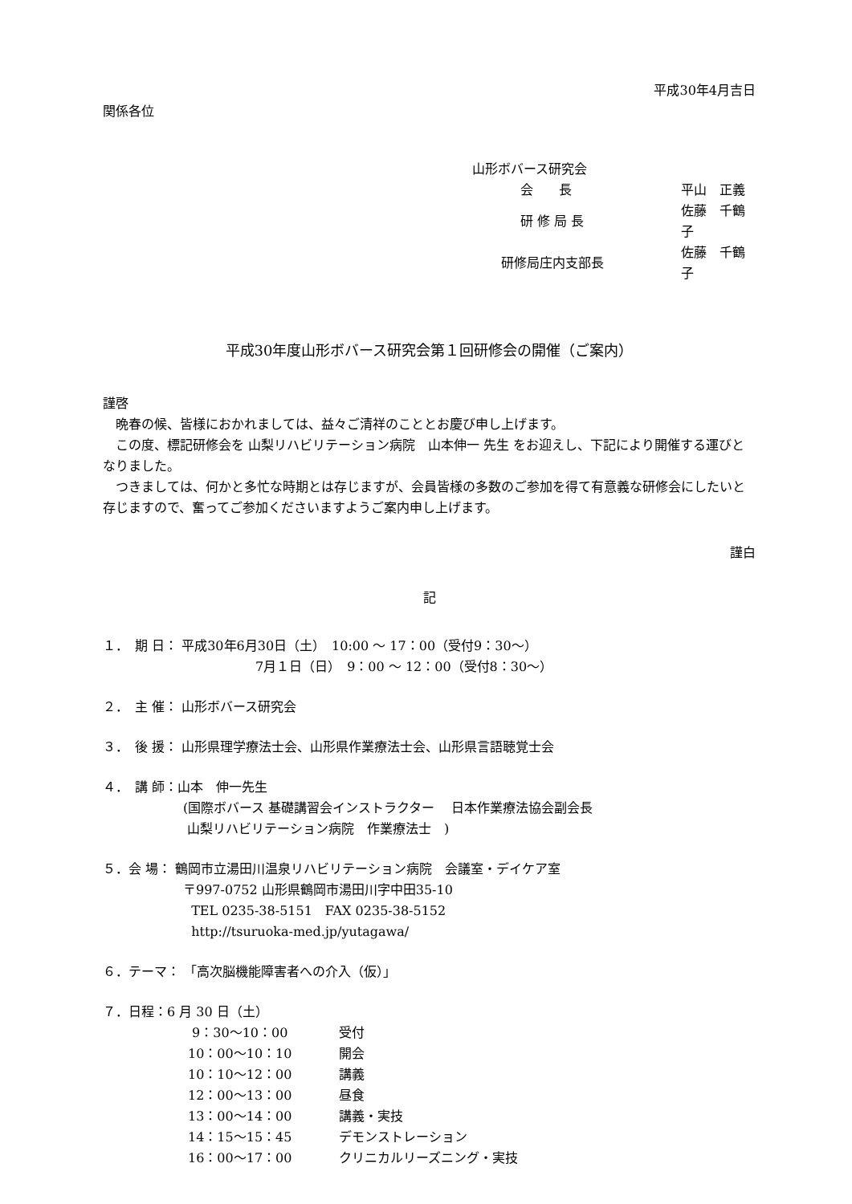平成30年4月吉日
関係各位
山形ボバース研究会
| 会 長 | 平山 正義 |
| 研 修 局 長 | 佐藤 千鶴子 |
| 研修局庄内支部長 | 佐藤 千鶴子 |
平成30年度山形ボバース研究会第１回研修会の開催（ご案内）
謹啓
　晩春の候、皆様におかれましては、益々ご清祥のこととお慶び申し上げます。
　この度、標記研修会を 山梨リハビリテーション病院　山本伸一 先生 をお迎えし、下記により開催する運びとなりました。
　つきましては、何かと多忙な時期とは存じますが、会員皆様の多数のご参加を得て有意義な研修会にしたいと存じますので、奮ってご参加くださいますようご案内申し上げます。
謹白
記
１．　期 日： 平成30年6月30日（土）　10:00 ～ 17：00（受付9：30～）
7月１日（日）　9：00 ～ 12：00（受付8：30～）
２．　主 催： 山形ボバース研究会
３．　後 援： 山形県理学療法士会、山形県作業療法士会、山形県言語聴覚士会
４．　講 師：山本　伸一先生
(国際ボバース 基礎講習会インストラクター　 日本作業療法協会副会長
山梨リハビリテーション病院　作業療法士　)
５．会 場： 鶴岡市立湯田川温泉リハビリテーション病院　会議室・デイケア室
〒997-0752 山形県鶴岡市湯田川字中田35-10
TEL 0235-38-5151　FAX 0235-38-5152
http://tsuruoka-med.jp/yutagawa/
６．テーマ： 「高次脳機能障害者への介入（仮）」
７．日程：6 月 30 日（土）
| 9：30～10：00 | 受付 |
| 10：00～10：10 | 開会 |
| 10：10～12：00 | 講義 |
| 12：00～13：00 | 昼食 |
| 13：00～14：00 | 講義・実技 |
| 14：15～15：45 | デモンストレーション |
| 16：00～17：00 | クリニカルリーズニング・実技 |